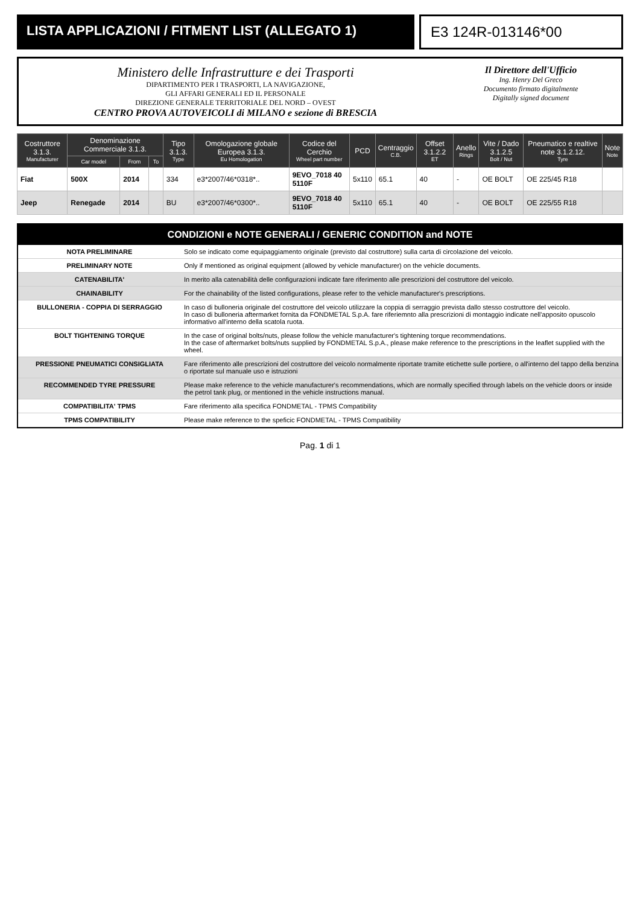LISTA APPLICAZIONI / FITMENT LIST (ALLEGATO 1)
E3 124R-013146*00
Ministero delle Infrastrutture e dei Trasporti
DIPARTIMENTO PER I TRASPORTI, LA NAVIGAZIONE,
GLI AFFARI GENERALI ED IL PERSONALE
DIREZIONE GENERALE TERRITORIALE DEL NORD – OVEST
CENTRO PROVA AUTOVEICOLI di MILANO e sezione di BRESCIA
Il Direttore dell'Ufficio
Ing. Henry Del Greco
Documento firmato digitalmente
Digitally signed document
| Costruttore 3.1.3. Manufacturer | Denominazione Commerciale 3.1.3. | | | Tipo 3.1.3. Type | Omologazione globale Europea 3.1.3. Eu Homologation | Codice del Cerchio Wheel part number | PCD | Centraggio C.B. | Offset 3.1.2.2 ET | Anello Rings | Vite / Dado 3.1.2.5 Bolt / Nut | Pneumatico e realtive note 3.1.2.12. Tyre | Note Note |
| --- | --- | --- | --- | --- | --- | --- | --- | --- | --- | --- | --- | --- | --- |
| | Car model | From | To | | | | | | | | | | |
| Fiat | 500X | 2014 | | 334 | e3*2007/46*0318*.. | 9EVO_7018 40 5110F | 5x110 | 65.1 | 40 | - | OE BOLT | OE 225/45 R18 | |
| Jeep | Renegade | 2014 | | BU | e3*2007/46*0300*.. | 9EVO_7018 40 5110F | 5x110 | 65.1 | 40 | - | OE BOLT | OE 225/55 R18 | |
CONDIZIONI e NOTE GENERALI / GENERIC CONDITION and NOTE
| NOTA PRELIMINARE | Solo se indicato come equipaggiamento originale (previsto dal costruttore) sulla carta di circolazione del veicolo. |
| PRELIMINARY NOTE | Only if mentioned as original equipment (allowed by vehicle manufacturer) on the vehicle documents. |
| CATENABILITA' | In merito alla catenabilità delle configurazioni indicate fare riferimento alle prescrizioni del costruttore del veicolo. |
| CHAINABILITY | For the chainability of the listed configurations, please refer to the vehicle manufacturer's prescriptions. |
| BULLONERIA - COPPIA DI SERRAGGIO | In caso di bulloneria originale del costruttore del veicolo utilizzare la coppia di serraggio prevista dallo stesso costruttore del veicolo. In caso di bulloneria aftermarket fornita da FONDMETAL S.p.A. fare riferiemnto alla prescrizioni di montaggio indicate nell'apposito opuscolo informativo all'interno della scatola ruota. |
| BOLT TIGHTENING TORQUE | In the case of original bolts/nuts, please follow the vehicle manufacturer's tightening torque recommendations. In the case of aftermarket bolts/nuts supplied by FONDMETAL S.p.A., please make reference to the prescriptions in the leaflet supplied with the wheel. |
| PRESSIONE PNEUMATICI CONSIGLIATA | Fare riferimento alle prescrizioni del costruttore del veicolo normalmente riportate tramite etichette sulle portiere, o all'interno del tappo della benzina o riportate sul manuale uso e istruzioni |
| RECOMMENDED TYRE PRESSURE | Please make reference to the vehicle manufacturer's recommendations, which are normally specified through labels on the vehicle doors or inside the petrol tank plug, or mentioned in the vehicle instructions manual. |
| COMPATIBILITA' TPMS | Fare riferimento alla specifica FONDMETAL - TPMS Compatibility |
| TPMS COMPATIBILITY | Please make reference to the speficic FONDMETAL - TPMS Compatibility |
Pag. 1 di 1